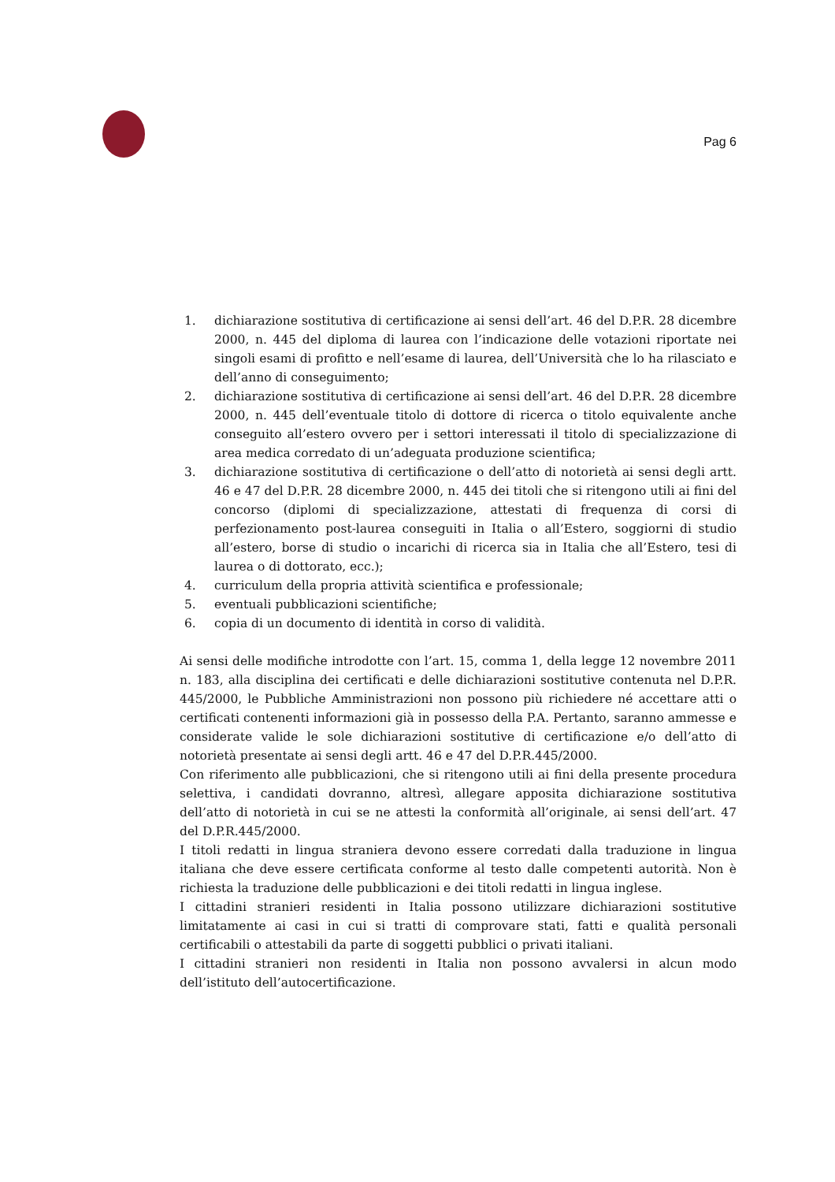Pag 6
1. dichiarazione sostitutiva di certificazione ai sensi dell’art. 46 del D.P.R. 28 dicembre 2000, n. 445 del diploma di laurea con l’indicazione delle votazioni riportate nei singoli esami di profitto e nell’esame di laurea, dell’Università che lo ha rilasciato e dell’anno di conseguimento;
2. dichiarazione sostitutiva di certificazione ai sensi dell’art. 46 del D.P.R. 28 dicembre 2000, n. 445 dell’eventuale titolo di dottore di ricerca o titolo equivalente anche conseguito all’estero ovvero per i settori interessati il titolo di specializzazione di area medica corredato di un’adeguata produzione scientifica;
3. dichiarazione sostitutiva di certificazione o dell’atto di notorietà ai sensi degli artt. 46 e 47 del D.P.R. 28 dicembre 2000, n. 445 dei titoli che si ritengono utili ai fini del concorso (diplomi di specializzazione, attestati di frequenza di corsi di perfezionamento post-laurea conseguiti in Italia o all’Estero, soggiorni di studio all’estero, borse di studio o incarichi di ricerca sia in Italia che all’Estero, tesi di laurea o di dottorato, ecc.);
4. curriculum della propria attività scientifica e professionale;
5. eventuali pubblicazioni scientifiche;
6. copia di un documento di identità in corso di validità.
Ai sensi delle modifiche introdotte con l’art. 15, comma 1, della legge 12 novembre 2011 n. 183, alla disciplina dei certificati e delle dichiarazioni sostitutive contenuta nel D.P.R. 445/2000, le Pubbliche Amministrazioni non possono più richiedere né accettare atti o certificati contenenti informazioni già in possesso della P.A. Pertanto, saranno ammesse e considerate valide le sole dichiarazioni sostitutive di certificazione e/o dell’atto di notorietà presentate ai sensi degli artt. 46 e 47 del D.P.R.445/2000.
Con riferimento alle pubblicazioni, che si ritengono utili ai fini della presente procedura selettiva, i candidati dovranno, altresì, allegare apposita dichiarazione sostitutiva dell’atto di notorietà in cui se ne attesti la conformità all’originale, ai sensi dell’art. 47 del D.P.R.445/2000.
I titoli redatti in lingua straniera devono essere corredati dalla traduzione in lingua italiana che deve essere certificata conforme al testo dalle competenti autorità. Non è richiesta la traduzione delle pubblicazioni e dei titoli redatti in lingua inglese.
I cittadini stranieri residenti in Italia possono utilizzare dichiarazioni sostitutive limitatamente ai casi in cui si tratti di comprovare stati, fatti e qualità personali certificabili o attestabili da parte di soggetti pubblici o privati italiani.
I cittadini stranieri non residenti in Italia non possono avvalersi in alcun modo dell’istituto dell’autocertificazione.